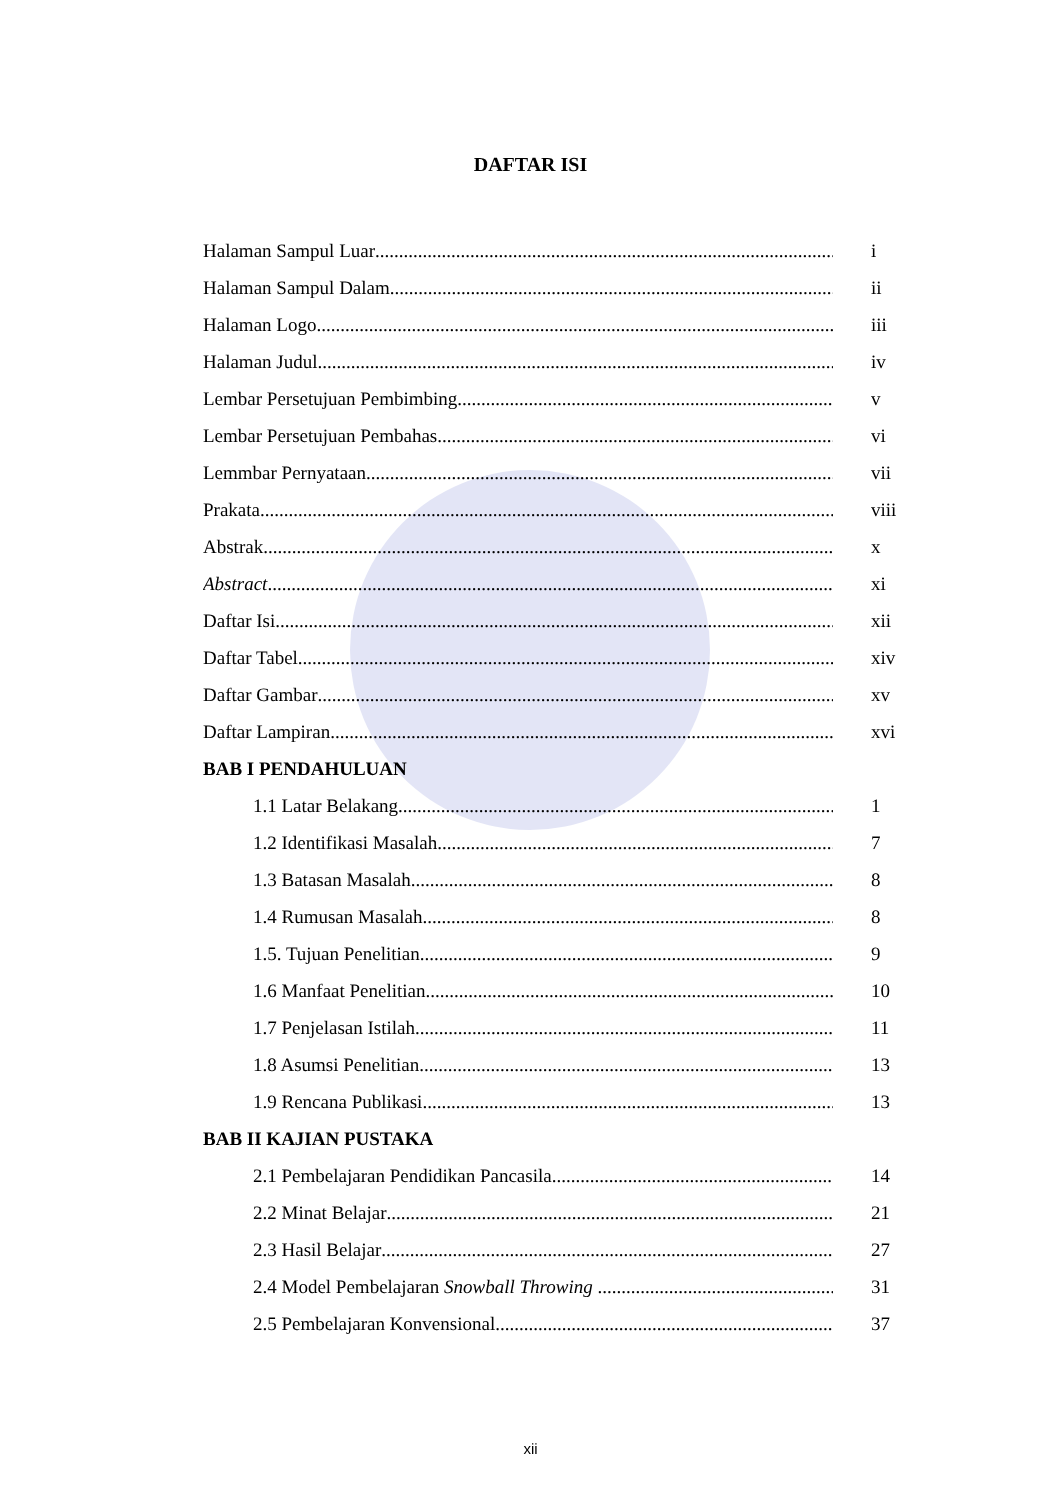DAFTAR ISI
Halaman Sampul Luar i
Halaman Sampul Dalam ii
Halaman Logo iii
Halaman Judul iv
Lembar Persetujuan Pembimbing v
Lembar Persetujuan Pembahas vi
Lemmbar Pernyataan vii
Prakata viii
Abstrak x
Abstract xi
Daftar Isi xii
Daftar Tabel xiv
Daftar Gambar xv
Daftar Lampiran xvi
BAB I PENDAHULUAN
1.1 Latar Belakang 1
1.2 Identifikasi Masalah 7
1.3 Batasan Masalah 8
1.4 Rumusan Masalah 8
1.5. Tujuan Penelitian 9
1.6 Manfaat Penelitian 10
1.7 Penjelasan Istilah 11
1.8 Asumsi Penelitian 13
1.9 Rencana Publikasi 13
BAB II KAJIAN PUSTAKA
2.1 Pembelajaran Pendidikan Pancasila 14
2.2 Minat Belajar 21
2.3 Hasil Belajar 27
2.4 Model Pembelajaran Snowball Throwing 31
2.5 Pembelajaran Konvensional 37
xii